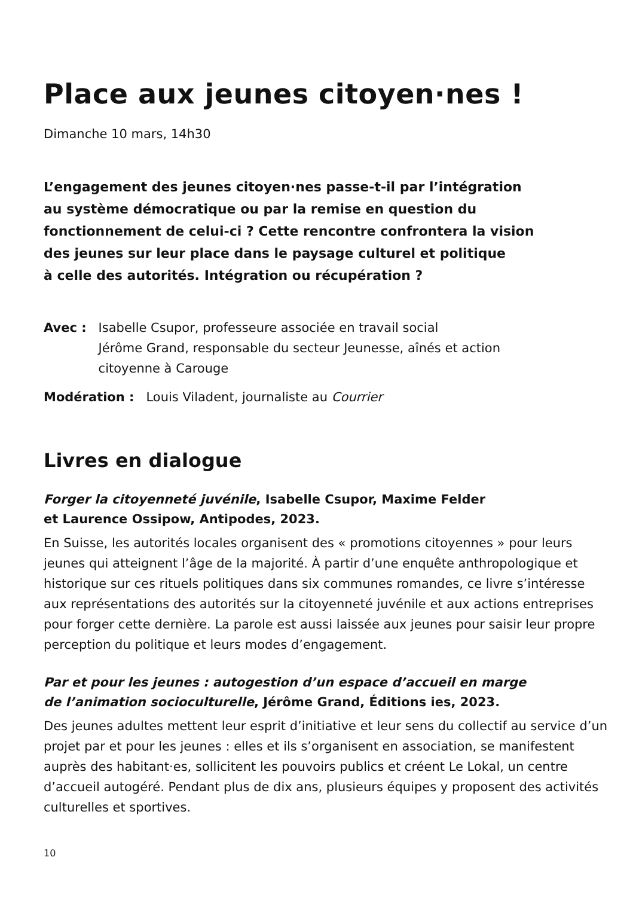Place aux jeunes citoyen·nes !
Dimanche 10 mars, 14h30
L’engagement des jeunes citoyen·nes passe-t-il par l’intégration
au système démocratique ou par la remise en question du
fonctionnement de celui-ci ? Cette rencontre confrontera la vision
des jeunes sur leur place dans le paysage culturel et politique
à celle des autorités. Intégration ou récupération ?
Avec : Isabelle Csupor, professeure associée en travail social
Jérôme Grand, responsable du secteur Jeunesse, aînés et action
citoyenne à Carouge
Modération : Louis Viladent, journaliste au Courrier
Livres en dialogue
Forger la citoyenneté juvénile, Isabelle Csupor, Maxime Felder
et Laurence Ossipow, Antipodes, 2023.
En Suisse, les autorités locales organisent des « promotions citoyennes » pour leurs jeunes qui atteignent l’âge de la majorité. À partir d’une enquête anthropologique et historique sur ces rituels politiques dans six communes romandes, ce livre s’intéresse aux représentations des autorités sur la citoyenneté juvénile et aux actions entreprises pour forger cette dernière. La parole est aussi laissée aux jeunes pour saisir leur propre perception du politique et leurs modes d’engagement.
Par et pour les jeunes : autogestion d’un espace d’accueil en marge
de l’animation socioculturelle, Jérôme Grand, Éditions ies, 2023.
Des jeunes adultes mettent leur esprit d’initiative et leur sens du collectif au service d’un projet par et pour les jeunes : elles et ils s’organisent en association, se manifestent auprès des habitant·es, sollicitent les pouvoirs publics et créent Le Lokal, un centre d’accueil autogéré. Pendant plus de dix ans, plusieurs équipes y proposent des activités culturelles et sportives.
10